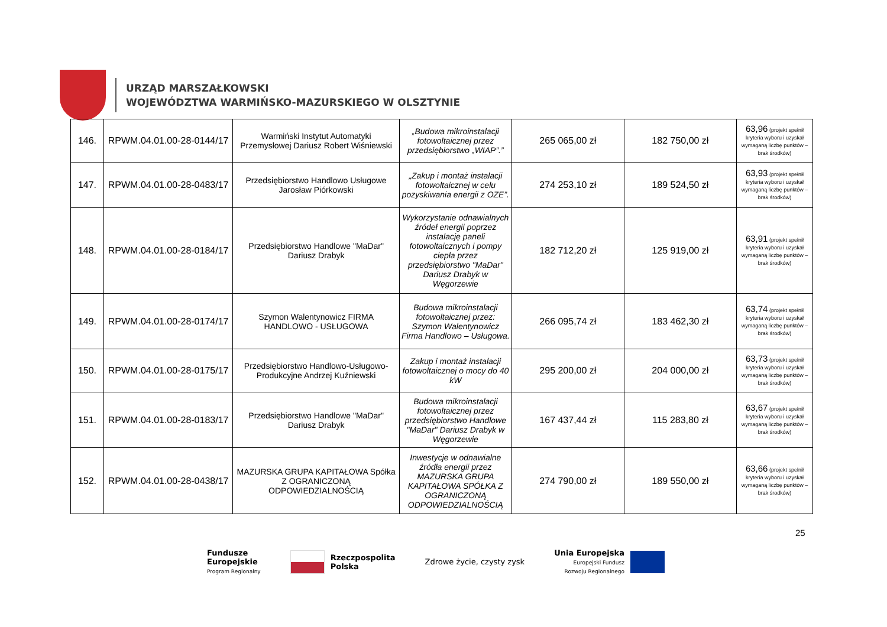URZĄD MARSZAŁKOWSKI
WOJEWÓDZTWA WARMIŃSKO-MAZURSKIEGO W OLSZTYNIE
| 146. | RPWM.04.01.00-28-0144/17 | Warmiński Instytut Automatyki Przemysłowej Dariusz Robert Wiśniewski | „Budowa mikroinstalacji fotowoltaicznej przez przedsiębiorstwo „WIAP”.” | 265 065,00 zł | 182 750,00 zł | 63,96 (projekt spełnił kryteria wyboru i uzyskał wymaganą liczbę punktów – brak środków) |
| 147. | RPWM.04.01.00-28-0483/17 | Przedsiębiorstwo Handlowo Usługowe Jarosław Piórkowski | „Zakup i montaż instalacji fotowoltaicznej w celu pozyskiwania energii z OZE”. | 274 253,10 zł | 189 524,50 zł | 63,93 (projekt spełnił kryteria wyboru i uzyskał wymaganą liczbę punktów – brak środków) |
| 148. | RPWM.04.01.00-28-0184/17 | Przedsiębiorstwo Handlowe "MaDar" Dariusz Drabyk | Wykorzystanie odnawialnych źródeł energii poprzez instalację paneli fotowoltaicznych i pompy ciepła przez przedsiębiorstwo "MaDar" Dariusz Drabyk w Węgorzewie | 182 712,20 zł | 125 919,00 zł | 63,91 (projekt spełnił kryteria wyboru i uzyskał wymaganą liczbę punktów – brak środków) |
| 149. | RPWM.04.01.00-28-0174/17 | Szymon Walentynowicz FIRMA HANDLOWO - USŁUGOWA | Budowa mikroinstalacji fotowoltaicznej przez: Szymon Walentynowicz Firma Handlowo – Usługowa. | 266 095,74 zł | 183 462,30 zł | 63,74 (projekt spełnił kryteria wyboru i uzyskał wymaganą liczbę punktów – brak środków) |
| 150. | RPWM.04.01.00-28-0175/17 | Przedsiębiorstwo Handlowo-Usługowo-Produkcyjne Andrzej Kuźniewski | Zakup i montaż instalacji fotowoltaicznej o mocy do 40 kW | 295 200,00 zł | 204 000,00 zł | 63,73 (projekt spełnił kryteria wyboru i uzyskał wymaganą liczbę punktów – brak środków) |
| 151. | RPWM.04.01.00-28-0183/17 | Przedsiębiorstwo Handlowe "MaDar" Dariusz Drabyk | Budowa mikroinstalacji fotowoltaicznej przez przedsiębiorstwo Handlowe "MaDar" Dariusz Drabyk w Węgorzewie | 167 437,44 zł | 115 283,80 zł | 63,67 (projekt spełnił kryteria wyboru i uzyskał wymaganą liczbę punktów – brak środków) |
| 152. | RPWM.04.01.00-28-0438/17 | MAZURSKA GRUPA KAPITAŁOWA Spółka Z OGRANICZONĄ ODPOWIEDZIALNOŚCIĄ | Inwestycje w odnawialne źródła energii przez MAZURSKA GRUPA KAPITAŁOWA SPÓŁKA Z OGRANICZONĄ ODPOWIEDZIALNOŚCIĄ | 274 790,00 zł | 189 550,00 zł | 63,66 (projekt spełnił kryteria wyboru i uzyskał wymaganą liczbę punktów – brak środków) |
25
Fundusze
Europejskie
Program Regionalny
Rzeczpospolita
Polska
Zdrowe życie, czysty zysk
Unia Europejska
Europejski Fundusz
Rozwoju Regionalnego